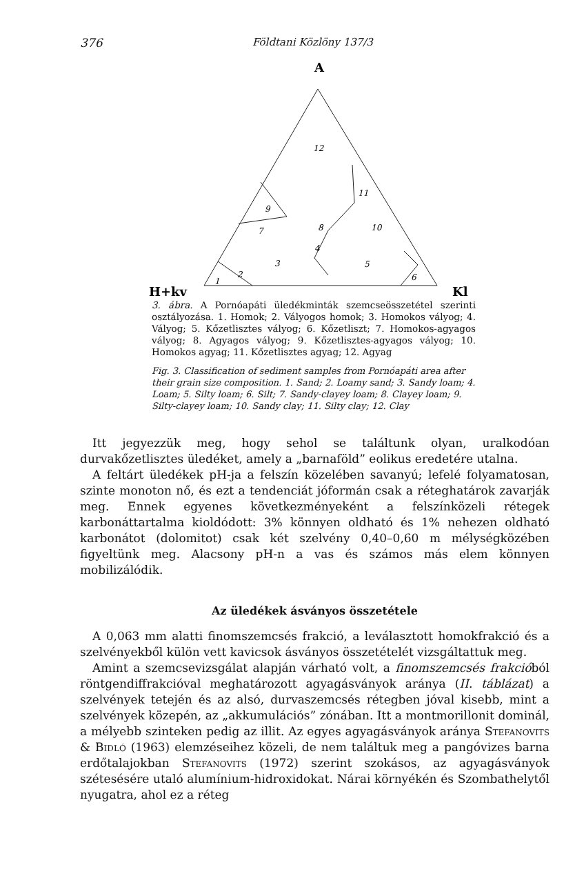376 Földtani Közlöny 137/3
A
H+kv
Kl
12
9
7
8
11
10
4
3
5
1
2
6
3. ábra. A Pornóapáti üledékminták szemcseösszetétel szerinti osztályozása. 1. Homok; 2. Vályogos homok; 3. Homokos vályog; 4. Vályog; 5. Kőzetlisztes vályog; 6. Kőzetliszt; 7. Homokos-agyagos vályog; 8. Agyagos vályog; 9. Kőzetlisztes-agyagos vályog; 10. Homokos agyag; 11. Kőzetlisztes agyag; 12. Agyag
Fig. 3. Classification of sediment samples from Pornóapáti area after their grain size composition. 1. Sand; 2. Loamy sand; 3. Sandy loam; 4. Loam; 5. Silty loam; 6. Silt; 7. Sandy-clayey loam; 8. Clayey loam; 9. Silty-clayey loam; 10. Sandy clay; 11. Silty clay; 12. Clay
Itt jegyezzük meg, hogy sehol se találtunk olyan, uralkodóan durvakőzetlisztes üledéket, amely a „barnaföld” eolikus eredetére utalna.
A feltárt üledékek pH-ja a felszín közelében savanyú; lefelé folyamatosan, szinte monoton nő, és ezt a tendenciát jóformán csak a réteghatárok zavarják meg. Ennek egyenes következményeként a felszínközeli rétegek karbonáttartalma kioldódott: 3% könnyen oldható és 1% nehezen oldható karbonátot (dolomitot) csak két szelvény 0,40–0,60 m mélységközében figyeltünk meg. Alacsony pH-n a vas és számos más elem könnyen mobilizálódik.
Az üledékek ásványos összetétele
A 0,063 mm alatti finomszemcsés frakció, a leválasztott homokfrakció és a szelvényekből külön vett kavicsok ásványos összetételét vizsgáltattuk meg.
Amint a szemcsevizsgálat alapján várható volt, a finomszemcsés frakcióból röntgendiffrakcióval meghatározott agyagásványok aránya (II. táblázat) a szelvények tetején és az alsó, durvaszemcsés rétegben jóval kisebb, mint a szelvények közepén, az „akkumulációs” zónában. Itt a montmorillonit dominál, a mélyebb szinteken pedig az illit. Az egyes agyagásványok aránya Stefanovits & Bidló (1963) elemzéseihez közeli, de nem találtuk meg a pangóvizes barna erdőtalajokban Stefanovits (1972) szerint szokásos, az agyagásványok szétesésére utaló alumínium-hidroxidokat. Nárai környékén és Szombathelytől nyugatra, ahol ez a réteg